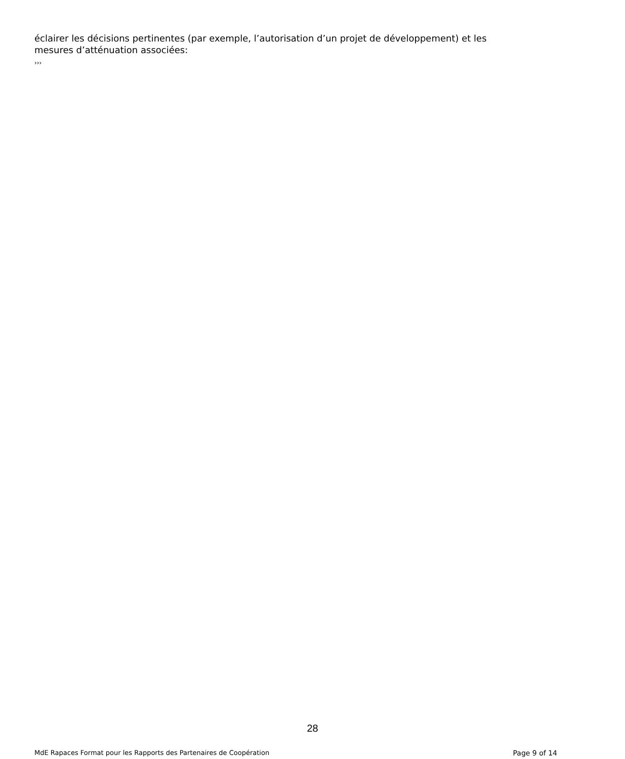éclairer les décisions pertinentes (par exemple, l’autorisation d’un projet de développement) et les mesures d’atténuation associées:
›››
28
MdE Rapaces Format pour les Rapports des Partenaires de Coopération Page 9 of 14